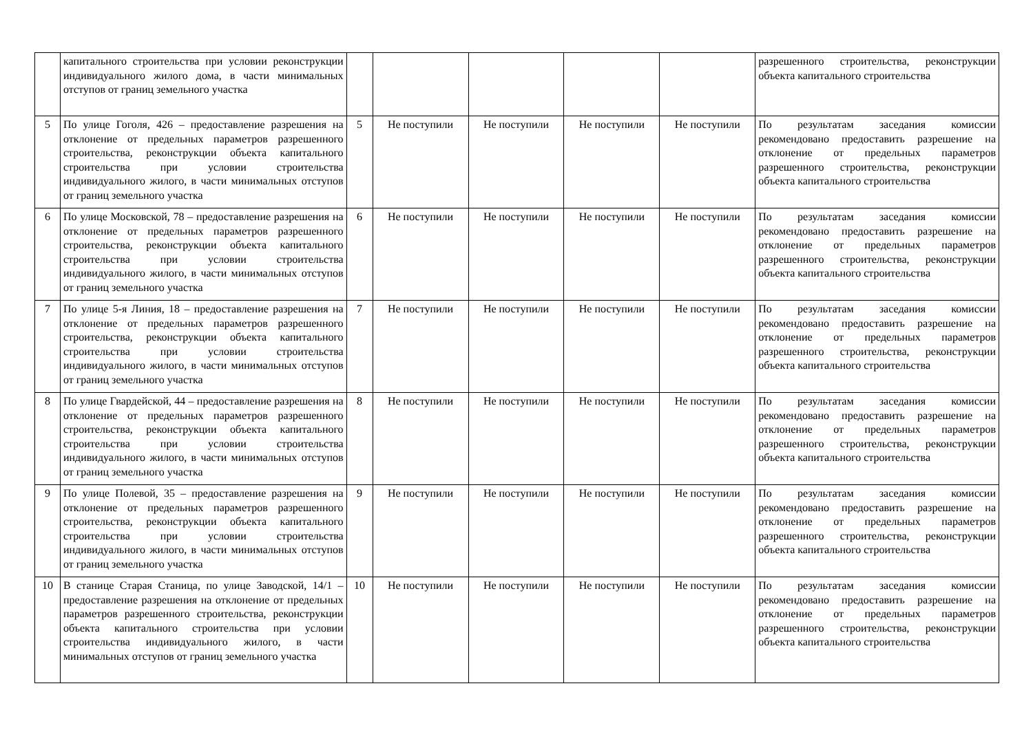| | капитального строительства при условии реконструкции индивидуального жилого дома, в части минимальных отступов от границ земельного участка | | | | | | разрешенного строительства, реконструкции объекта капитального строительства |
| 5 | По улице Гоголя, 426 – предоставление разрешения на отклонение от предельных параметров разрешенного строительства, реконструкции объекта капитального строительства при условии строительства индивидуального жилого, в части минимальных отступов от границ земельного участка | 5 | Не поступили | Не поступили | Не поступили | Не поступили | По результатам заседания комиссии рекомендовано предоставить разрешение на отклонение от предельных параметров разрешенного строительства, реконструкции объекта капитального строительства |
| 6 | По улице Московской, 78 – предоставление разрешения на отклонение от предельных параметров разрешенного строительства, реконструкции объекта капитального строительства при условии строительства индивидуального жилого, в части минимальных отступов от границ земельного участка | 6 | Не поступили | Не поступили | Не поступили | Не поступили | По результатам заседания комиссии рекомендовано предоставить разрешение на отклонение от предельных параметров разрешенного строительства, реконструкции объекта капитального строительства |
| 7 | По улице 5-я Линия, 18 – предоставление разрешения на отклонение от предельных параметров разрешенного строительства, реконструкции объекта капитального строительства при условии строительства индивидуального жилого, в части минимальных отступов от границ земельного участка | 7 | Не поступили | Не поступили | Не поступили | Не поступили | По результатам заседания комиссии рекомендовано предоставить разрешение на отклонение от предельных параметров разрешенного строительства, реконструкции объекта капитального строительства |
| 8 | По улице Гвардейской, 44 – предоставление разрешения на отклонение от предельных параметров разрешенного строительства, реконструкции объекта капитального строительства при условии строительства индивидуального жилого, в части минимальных отступов от границ земельного участка | 8 | Не поступили | Не поступили | Не поступили | Не поступили | По результатам заседания комиссии рекомендовано предоставить разрешение на отклонение от предельных параметров разрешенного строительства, реконструкции объекта капитального строительства |
| 9 | По улице Полевой, 35 – предоставление разрешения на отклонение от предельных параметров разрешенного строительства, реконструкции объекта капитального строительства при условии строительства индивидуального жилого, в части минимальных отступов от границ земельного участка | 9 | Не поступили | Не поступили | Не поступили | Не поступили | По результатам заседания комиссии рекомендовано предоставить разрешение на отклонение от предельных параметров разрешенного строительства, реконструкции объекта капитального строительства |
| 10 | В станице Старая Станица, по улице Заводской, 14/1 – предоставление разрешения на отклонение от предельных параметров разрешенного строительства, реконструкции объекта капитального строительства при условии строительства индивидуального жилого, в части минимальных отступов от границ земельного участка | 10 | Не поступили | Не поступили | Не поступили | Не поступили | По результатам заседания комиссии рекомендовано предоставить разрешение на отклонение от предельных параметров разрешенного строительства, реконструкции объекта капитального строительства |